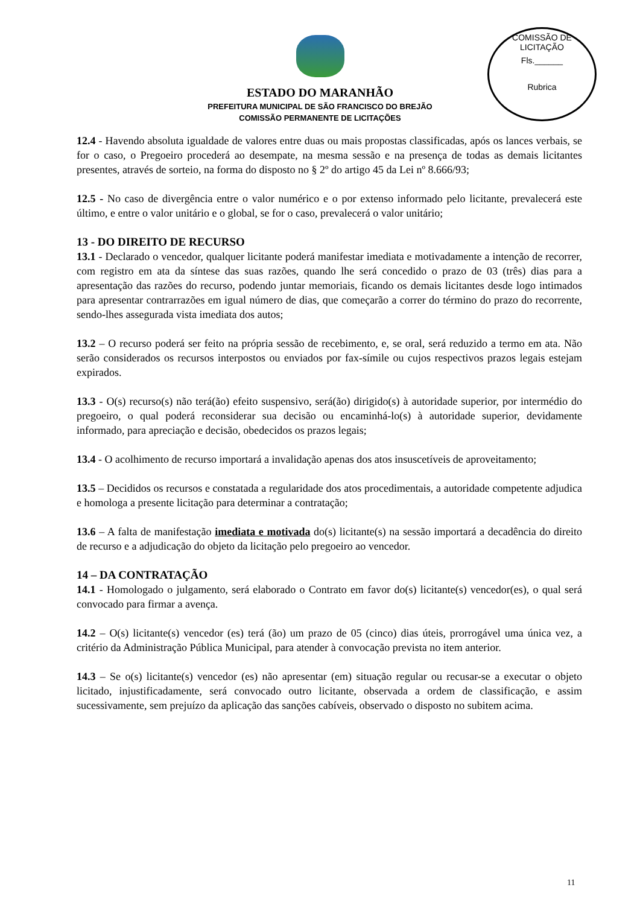COMISSÃO DE LICITAÇÃO
Fls.______
Rubrica
ESTADO DO MARANHÃO
PREFEITURA MUNICIPAL DE SÃO FRANCISCO DO BREJÃO
COMISSÃO PERMANENTE DE LICITAÇÕES
12.4 - Havendo absoluta igualdade de valores entre duas ou mais propostas classificadas, após os lances verbais, se for o caso, o Pregoeiro procederá ao desempate, na mesma sessão e na presença de todas as demais licitantes presentes, através de sorteio, na forma do disposto no § 2º do artigo 45 da Lei nº 8.666/93;
12.5 - No caso de divergência entre o valor numérico e o por extenso informado pelo licitante, prevalecerá este último, e entre o valor unitário e o global, se for o caso, prevalecerá o valor unitário;
13 - DO DIREITO DE RECURSO
13.1 - Declarado o vencedor, qualquer licitante poderá manifestar imediata e motivadamente a intenção de recorrer, com registro em ata da síntese das suas razões, quando lhe será concedido o prazo de 03 (três) dias para a apresentação das razões do recurso, podendo juntar memoriais, ficando os demais licitantes desde logo intimados para apresentar contrarrazões em igual número de dias, que começarão a correr do término do prazo do recorrente, sendo-lhes assegurada vista imediata dos autos;
13.2 – O recurso poderá ser feito na própria sessão de recebimento, e, se oral, será reduzido a termo em ata. Não serão considerados os recursos interpostos ou enviados por fax-símile ou cujos respectivos prazos legais estejam expirados.
13.3 - O(s) recurso(s) não terá(ão) efeito suspensivo, será(ão) dirigido(s) à autoridade superior, por intermédio do pregoeiro, o qual poderá reconsiderar sua decisão ou encaminhá-lo(s) à autoridade superior, devidamente informado, para apreciação e decisão, obedecidos os prazos legais;
13.4 - O acolhimento de recurso importará a invalidação apenas dos atos insuscetíveis de aproveitamento;
13.5 – Decididos os recursos e constatada a regularidade dos atos procedimentais, a autoridade competente adjudica e homologa a presente licitação para determinar a contratação;
13.6 – A falta de manifestação imediata e motivada do(s) licitante(s) na sessão importará a decadência do direito de recurso e a adjudicação do objeto da licitação pelo pregoeiro ao vencedor.
14 – DA CONTRATAÇÃO
14.1 - Homologado o julgamento, será elaborado o Contrato em favor do(s) licitante(s) vencedor(es), o qual será convocado para firmar a avença.
14.2 – O(s) licitante(s) vencedor (es) terá (ão) um prazo de 05 (cinco) dias úteis, prorrogável uma única vez, a critério da Administração Pública Municipal, para atender à convocação prevista no item anterior.
14.3 – Se o(s) licitante(s) vencedor (es) não apresentar (em) situação regular ou recusar-se a executar o objeto licitado, injustificadamente, será convocado outro licitante, observada a ordem de classificação, e assim sucessivamente, sem prejuízo da aplicação das sanções cabíveis, observado o disposto no subitem acima.
11